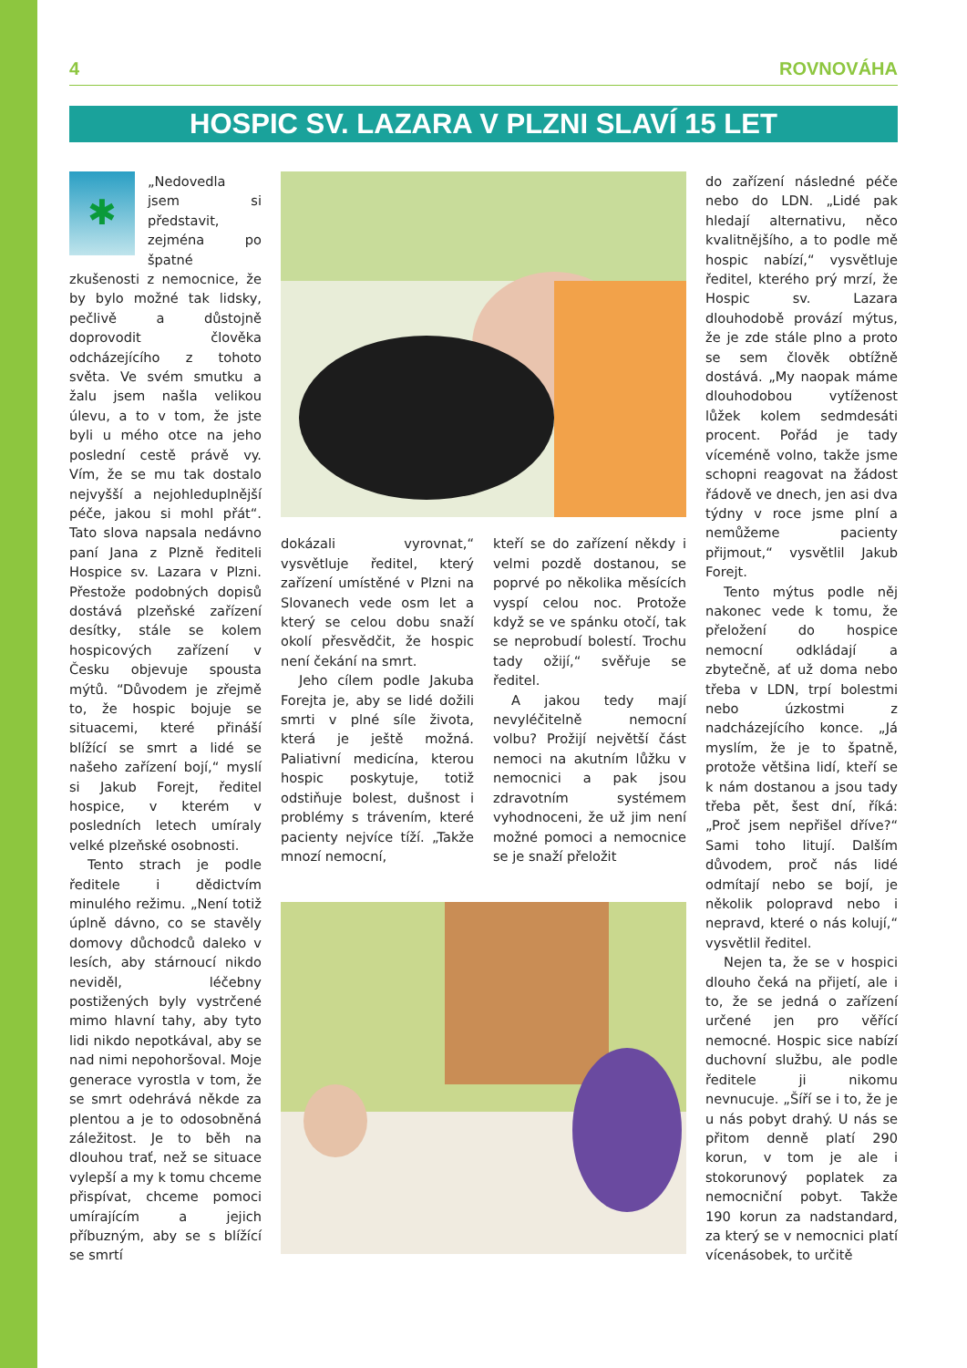4 ROVNOVÁHA
HOSPIC SV. LAZARA V PLZNI SLAVÍ 15 LET
✱
„Nedovedla jsem si představit, zejména po špatné zkušenosti z nemocnice, že by bylo možné tak lidsky, pečlivě a důstojně doprovodit člověka odcházejícího z tohoto světa. Ve svém smutku a žalu jsem našla velikou úlevu, a to v tom, že jste byli u mého otce na jeho poslední cestě právě vy. Vím, že se mu tak dostalo nejvyšší a nejohleduplnější péče, jakou si mohl přát“. Tato slova napsala nedávno paní Jana z Plzně řediteli Hospice sv. Lazara v Plzni. Přestože podobných dopisů dostává plzeňské zařízení desítky, stále se kolem hospicových zařízení v Česku objevuje spousta mýtů. “Důvodem je zřejmě to, že hospic bojuje se situacemi, které přináší blížící se smrt a lidé se našeho zařízení bojí,“ myslí si Jakub Forejt, ředitel hospice, v kterém v posledních letech umíraly velké plzeňské osobnosti.
Tento strach je podle ředitele i dědictvím minulého režimu. „Není totiž úplně dávno, co se stavěly domovy důchodců daleko v lesích, aby stárnoucí nikdo neviděl, léčebny postižených byly vystrčené mimo hlavní tahy, aby tyto lidi nikdo nepotkával, aby se nad nimi nepohoršoval. Moje generace vyrostla v tom, že se smrt odehrává někde za plentou a je to odosobněná záležitost. Je to běh na dlouhou trať, než se situace vylepší a my k tomu chceme přispívat, chceme pomoci umírajícím a jejich příbuzným, aby se s blížící se smrtí
dokázali vyrovnat,“ vysvětluje ředitel, který zařízení umístěné v Plzni na Slovanech vede osm let a který se celou dobu snaží okolí přesvědčit, že hospic není čekání na smrt.
Jeho cílem podle Jakuba Forejta je, aby se lidé dožili smrti v plné síle života, která je ještě možná. Paliativní medicína, kterou hospic poskytuje, totiž odstiňuje bolest, dušnost i problémy s trávením, které pacienty nejvíce tíží. „Takže mnozí nemocní,
kteří se do zařízení někdy i velmi pozdě dostanou, se poprvé po několika měsících vyspí celou noc. Protože když se ve spánku otočí, tak se neprobudí bolestí. Trochu tady ožijí,“ svěřuje se ředitel.
A jakou tedy mají nevyléčitelně nemocní volbu? Prožijí největší část nemoci na akutním lůžku v nemocnici a pak jsou zdravotním systémem vyhodnoceni, že už jim není možné pomoci a nemocnice se je snaží přeložit
do zařízení následné péče nebo do LDN. „Lidé pak hledají alternativu, něco kvalitnějšího, a to podle mě hospic nabízí,“ vysvětluje ředitel, kterého prý mrzí, že Hospic sv. Lazara dlouhodobě provází mýtus, že je zde stále plno a proto se sem člověk obtížně dostává. „My naopak máme dlouhodobou vytíženost lůžek kolem sedmdesáti procent. Pořád je tady víceméně volno, takže jsme schopni reagovat na žádost řádově ve dnech, jen asi dva týdny v roce jsme plní a nemůžeme pacienty přijmout,“ vysvětlil Jakub Forejt.
Tento mýtus podle něj nakonec vede k tomu, že přeložení do hospice nemocní odkládají a zbytečně, ať už doma nebo třeba v LDN, trpí bolestmi nebo úzkostmi z nadcházejícího konce. „Já myslím, že je to špatně, protože většina lidí, kteří se k nám dostanou a jsou tady třeba pět, šest dní, říká: „Proč jsem nepřišel dříve?“ Sami toho litují. Dalším důvodem, proč nás lidé odmítají nebo se bojí, je několik polopravd nebo i nepravd, které o nás kolují,“ vysvětlil ředitel.
Nejen ta, že se v hospici dlouho čeká na přijetí, ale i to, že se jedná o zařízení určené jen pro věřící nemocné. Hospic sice nabízí duchovní službu, ale podle ředitele ji nikomu nevnucuje. „Šíří se i to, že je u nás pobyt drahý. U nás se přitom denně platí 290 korun, v tom je ale i stokorunový poplatek za nemocniční pobyt. Takže 190 korun za nadstandard, za který se v nemocnici platí vícenásobek, to určitě